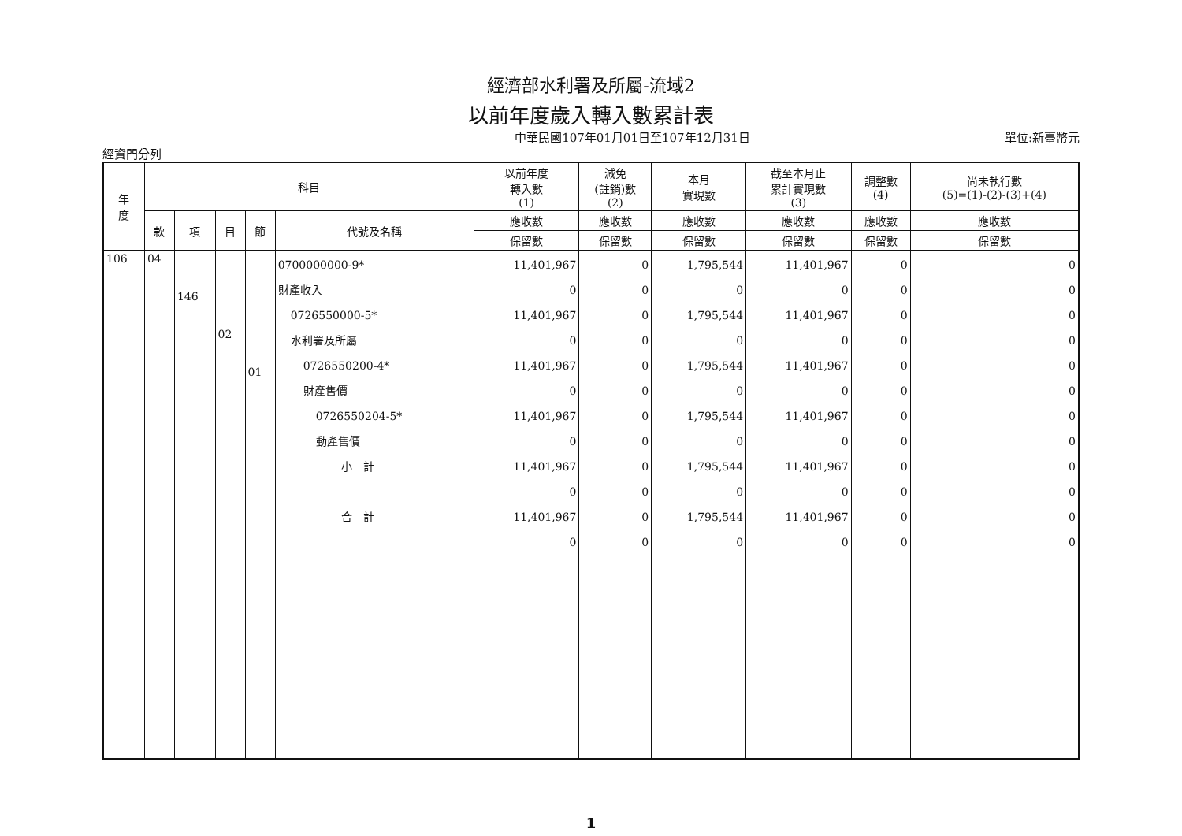經濟部水利署及所屬-流域2
以前年度歲入轉入數累計表
中華民國107年01月01日至107年12月31日 單位:新臺幣元
經資門分列
| 年 度 | 科目 | | | | | 以前年度 轉入數 (1) | 減免 (註銷)數 (2) | 本月 實現數 | 截至本月止 累計實現數 (3) | 調整數 (4) | 尚未執行數 (5)=(1)-(2)-(3)+(4) |
| --- | --- | --- | --- | --- | --- | --- | --- | --- | --- | --- | --- |
| | 款 | 項 | 目 | 節 | 代號及名稱 | 應收數 | 應收數 | 應收數 | 應收數 | 應收數 | 應收數 |
| | | | | | | 保留數 | 保留數 | 保留數 | 保留數 | 保留數 | 保留數 |
| 106 | 04 | 146 | 02 | 01 | 0700000000-9* 財產收入 0726550000-5* 水利署及所屬 0726550200-4* 財產售價 0726550204-5* 動產售價 小 計 合 計 | 11,401,967 0 11,401,967 0 11,401,967 0 11,401,967 0 11,401,967 0 11,401,967 0 | 0 0 0 0 0 0 0 0 0 0 0 0 | 1,795,544 0 1,795,544 0 1,795,544 0 1,795,544 0 1,795,544 0 1,795,544 0 | 11,401,967 0 11,401,967 0 11,401,967 0 11,401,967 0 11,401,967 0 11,401,967 0 | 0 0 0 0 0 0 0 0 0 0 0 0 | 0 0 0 0 0 0 0 0 0 0 0 0 |
1